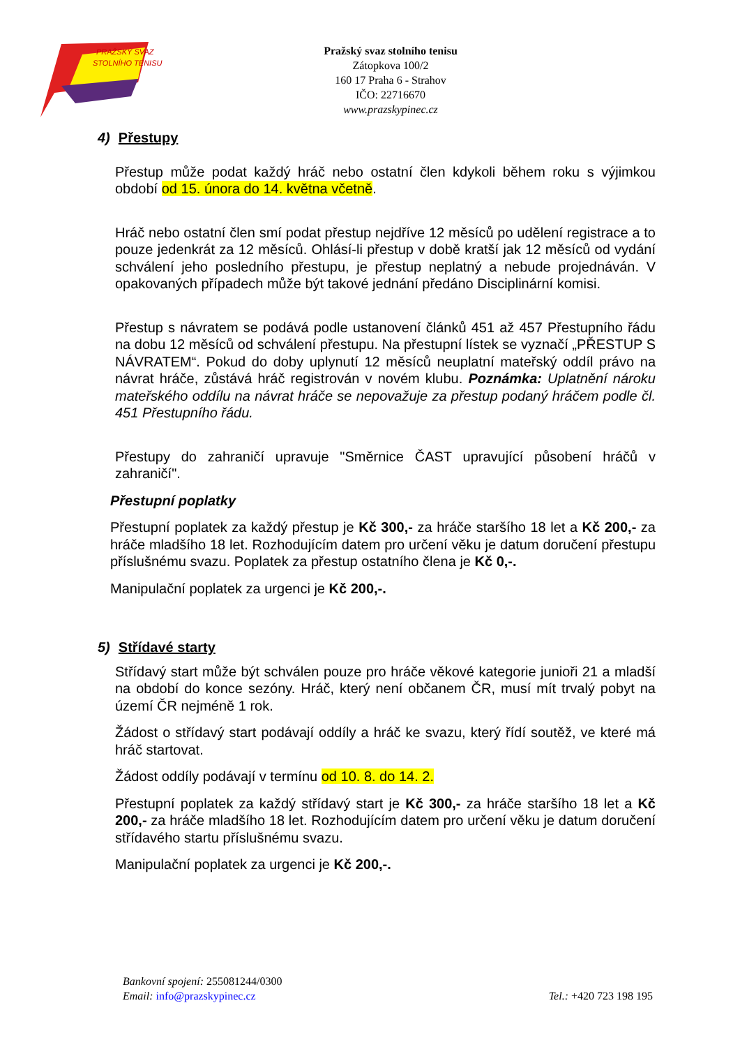PRAŽSKÝ SVAZ
STOLNÍHO TENISU
Pražský svaz stolního tenisu
Zátopkova 100/2
160 17 Praha 6 - Strahov
IČO: 22716670
www.prazskypinec.cz
4) Přestupy
Přestup může podat každý hráč nebo ostatní člen kdykoli během roku s výjimkou období od 15. února do 14. května včetně.
Hráč nebo ostatní člen smí podat přestup nejdříve 12 měsíců po udělení registrace a to pouze jedenkrát za 12 měsíců. Ohlásí-li přestup v době kratší jak 12 měsíců od vydání schválení jeho posledního přestupu, je přestup neplatný a nebude projednáván. V opakovaných případech může být takové jednání předáno Disciplinární komisi.
Přestup s návratem se podává podle ustanovení článků 451 až 457 Přestupního řádu na dobu 12 měsíců od schválení přestupu. Na přestupní lístek se vyznačí „PŘESTUP S NÁVRATEM“. Pokud do doby uplynutí 12 měsíců neuplatní mateřský oddíl právo na návrat hráče, zůstává hráč registrován v novém klubu. Poznámka: Uplatnění nároku mateřského oddílu na návrat hráče se nepovažuje za přestup podaný hráčem podle čl. 451 Přestupního řádu.
Přestupy do zahraničí upravuje "Směrnice ČAST upravující působení hráčů v zahraničí".
Přestupní poplatky
Přestupní poplatek za každý přestup je Kč 300,- za hráče staršího 18 let a Kč 200,- za hráče mladšího 18 let. Rozhodujícím datem pro určení věku je datum doručení přestupu příslušnému svazu. Poplatek za přestup ostatního člena je Kč 0,-.
Manipulační poplatek za urgenci je Kč 200,-.
5) Střídavé starty
Střídavý start může být schválen pouze pro hráče věkové kategorie junioři 21 a mladší na období do konce sezóny. Hráč, který není občanem ČR, musí mít trvalý pobyt na území ČR nejméně 1 rok.
Žádost o střídavý start podávají oddíly a hráč ke svazu, který řídí soutěž, ve které má hráč startovat.
Žádost oddíly podávají v termínu od 10. 8. do 14. 2.
Přestupní poplatek za každý střídavý start je Kč 300,- za hráče staršího 18 let a Kč 200,- za hráče mladšího 18 let. Rozhodujícím datem pro určení věku je datum doručení střídavého startu příslušnému svazu.
Manipulační poplatek za urgenci je Kč 200,-.
Tel.: +420 723 198 195 Bankovní spojení: 255081244/0300
Email: info@prazskypinec.cz